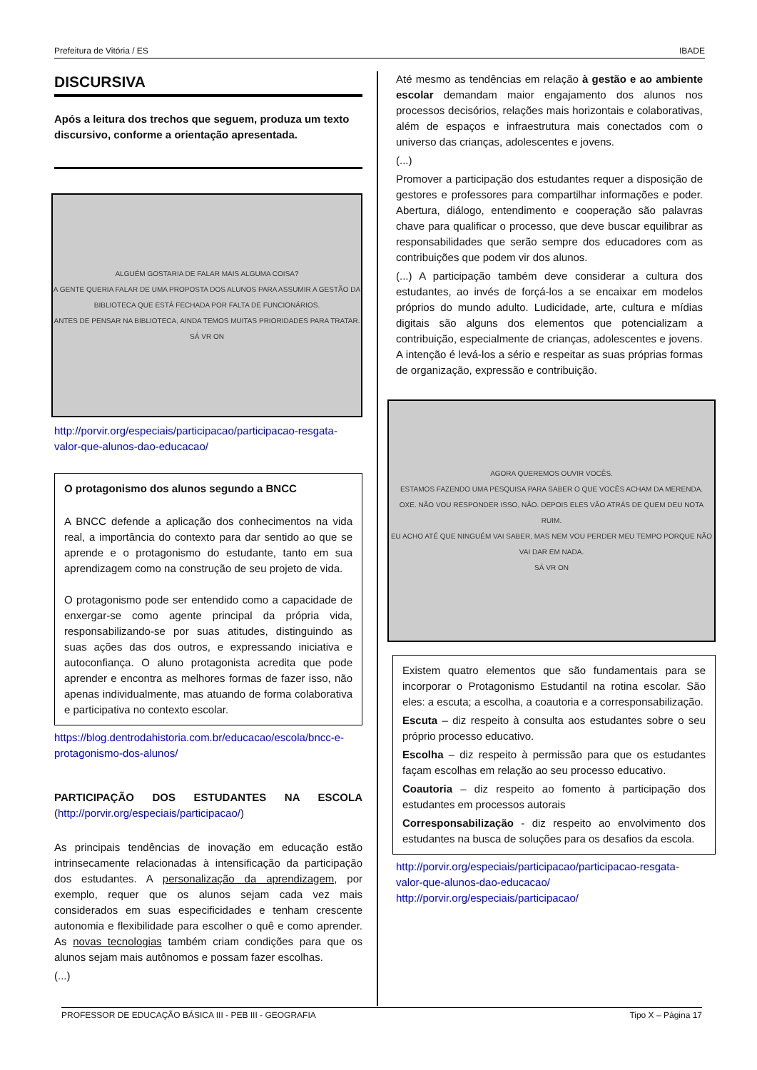Prefeitura de Vitória / ES IBADE
DISCURSIVA
Após a leitura dos trechos que seguem, produza um texto discursivo, conforme a orientação apresentada.
ALGUÉM GOSTARIA DE FALAR MAIS ALGUMA COISA?
A GENTE QUERIA FALAR DE UMA PROPOSTA DOS ALUNOS PARA ASSUMIR A GESTÃO DA BIBLIOTECA QUE ESTÁ FECHADA POR FALTA DE FUNCIONÁRIOS.
ANTES DE PENSAR NA BIBLIOTECA, AINDA TEMOS MUITAS PRIORIDADES PARA TRATAR.
SÁ VR ON
http://porvir.org/especiais/participacao/participacao-resgata-valor-que-alunos-dao-educacao/
O protagonismo dos alunos segundo a BNCC
A BNCC defende a aplicação dos conhecimentos na vida real, a importância do contexto para dar sentido ao que se aprende e o protagonismo do estudante, tanto em sua aprendizagem como na construção de seu projeto de vida.
O protagonismo pode ser entendido como a capacidade de enxergar-se como agente principal da própria vida, responsabilizando-se por suas atitudes, distinguindo as suas ações das dos outros, e expressando iniciativa e autoconfiança. O aluno protagonista acredita que pode aprender e encontra as melhores formas de fazer isso, não apenas individualmente, mas atuando de forma colaborativa e participativa no contexto escolar.
https://blog.dentrodahistoria.com.br/educacao/escola/bncc-e-protagonismo-dos-alunos/
PARTICIPAÇÃO DOS ESTUDANTES NA ESCOLA
(http://porvir.org/especiais/participacao/)
As principais tendências de inovação em educação estão intrinsecamente relacionadas à intensificação da participação dos estudantes. A personalização da aprendizagem, por exemplo, requer que os alunos sejam cada vez mais considerados em suas especificidades e tenham crescente autonomia e flexibilidade para escolher o quê e como aprender. As novas tecnologias também criam condições para que os alunos sejam mais autônomos e possam fazer escolhas.
(...)
Até mesmo as tendências em relação à gestão e ao ambiente escolar demandam maior engajamento dos alunos nos processos decisórios, relações mais horizontais e colaborativas, além de espaços e infraestrutura mais conectados com o universo das crianças, adolescentes e jovens.
(...)
Promover a participação dos estudantes requer a disposição de gestores e professores para compartilhar informações e poder. Abertura, diálogo, entendimento e cooperação são palavras chave para qualificar o processo, que deve buscar equilibrar as responsabilidades que serão sempre dos educadores com as contribuições que podem vir dos alunos.
(...) A participação também deve considerar a cultura dos estudantes, ao invés de forçá-los a se encaixar em modelos próprios do mundo adulto. Ludicidade, arte, cultura e mídias digitais são alguns dos elementos que potencializam a contribuição, especialmente de crianças, adolescentes e jovens. A intenção é levá-los a sério e respeitar as suas próprias formas de organização, expressão e contribuição.
AGORA QUEREMOS OUVIR VOCÊS.
ESTAMOS FAZENDO UMA PESQUISA PARA SABER O QUE VOCÊS ACHAM DA MERENDA.
OXE. NÃO VOU RESPONDER ISSO, NÃO. DEPOIS ELES VÃO ATRÁS DE QUEM DEU NOTA RUIM.
EU ACHO ATÉ QUE NINGUÉM VAI SABER, MAS NEM VOU PERDER MEU TEMPO PORQUE NÃO VAI DAR EM NADA.
SÁ VR ON
Existem quatro elementos que são fundamentais para se incorporar o Protagonismo Estudantil na rotina escolar. São eles: a escuta; a escolha, a coautoria e a corresponsabilização.
Escuta – diz respeito à consulta aos estudantes sobre o seu próprio processo educativo.
Escolha – diz respeito à permissão para que os estudantes façam escolhas em relação ao seu processo educativo.
Coautoria – diz respeito ao fomento à participação dos estudantes em processos autorais
Corresponsabilização - diz respeito ao envolvimento dos estudantes na busca de soluções para os desafios da escola.
http://porvir.org/especiais/participacao/participacao-resgata-valor-que-alunos-dao-educacao/
http://porvir.org/especiais/participacao/
PROFESSOR DE EDUCAÇÃO BÁSICA III - PEB III - GEOGRAFIA Tipo X – Página 17